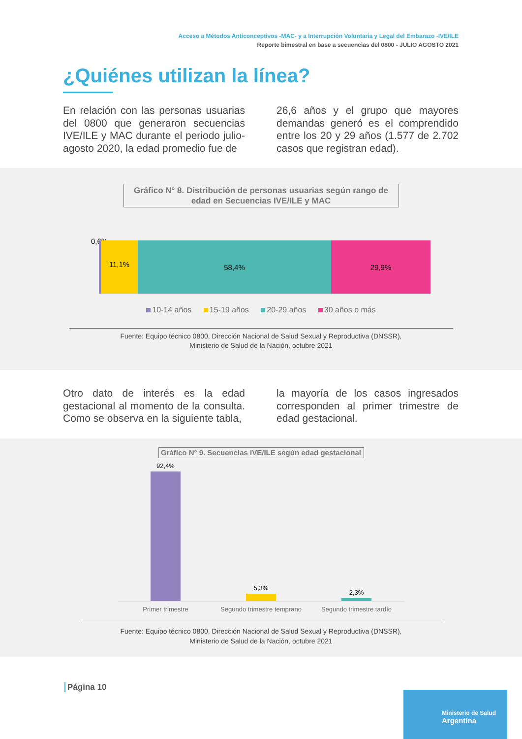Acceso a Métodos Anticonceptivos -MAC- y a Interrupción Voluntaria y Legal del Embarazo -IVE/ILE
Reporte bimestral en base a secuencias del 0800 - JULIO AGOSTO 2021
¿Quiénes utilizan la línea?
En relación con las personas usuarias del 0800 que generaron secuencias IVE/ILE y MAC durante el periodo julio-agosto 2020, la edad promedio fue de
26,6 años y el grupo que mayores demandas generó es el comprendido entre los 20 y 29 años (1.577 de 2.702 casos que registran edad).
Gráfico N° 8. Distribución de personas usuarias según rango de edad en Secuencias IVE/ILE y MAC
0,6%
11,1%
58,4% 29,9%
10-14 años 15-19 años 20-29 años 30 años o más
Fuente: Equipo técnico 0800, Dirección Nacional de Salud Sexual y Reproductiva (DNSSR),
Ministerio de Salud de la Nación, octubre 2021
Otro dato de interés es la edad gestacional al momento de la consulta. Como se observa en la siguiente tabla,
la mayoría de los casos ingresados corresponden al primer trimestre de edad gestacional.
Gráfico N° 9. Secuencias IVE/ILE según edad gestacional
92,4%
5,3%
2,3%
Primer trimestre Segundo trimestre temprano Segundo trimestre tardío
Fuente: Equipo técnico 0800, Dirección Nacional de Salud Sexual y Reproductiva (DNSSR),
Ministerio de Salud de la Nación, octubre 2021
Página 10
Ministerio de Salud
Argentina